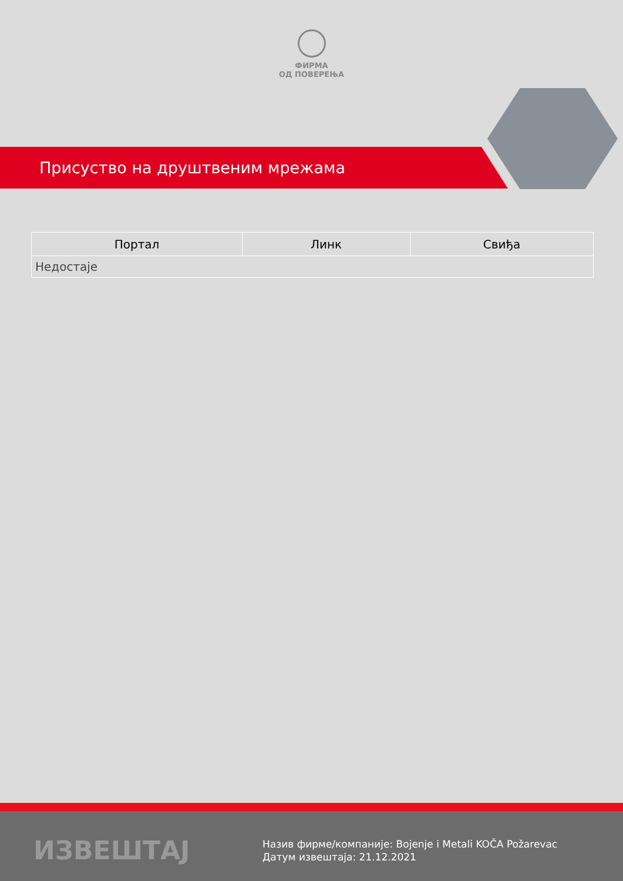ФИРМА
ОД ПОВЕРЕЊА
Присуство на друштвеним мрежама
| Портал | Линк | Свиђа |
| --- | --- | --- |
| Недостаје | | |
ИЗВЕШТАЈ
Назив фирме/компаније: Bojenje i Metali KOČA Požarevac
Датум извештаја: 21.12.2021